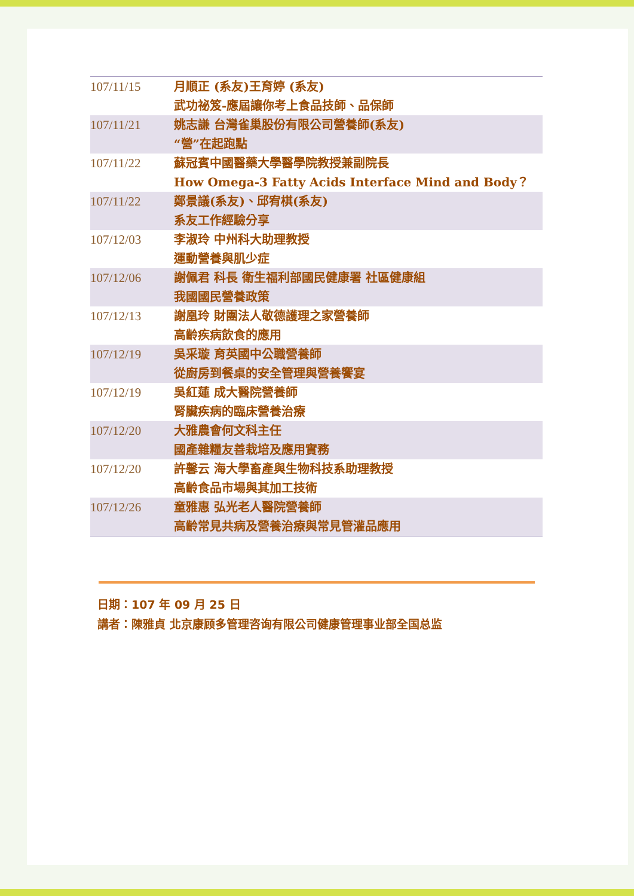| 107/11/15 | 月順正 (系友)王育婷 (系友) 武功祕笈-應屆讓你考上食品技師、品保師 |
| 107/11/21 | 姚志謙 台灣雀巢股份有限公司營養師(系友) “營”在起跑點 |
| 107/11/22 | 蘇冠賓中國醫藥大學醫學院教授兼副院長 How Omega-3 Fatty Acids Interface Mind and Body？ |
| 107/11/22 | 鄭景議(系友)、邱宥棋(系友) 系友工作經驗分享 |
| 107/12/03 | 李淑玲 中州科大助理教授 運動營養與肌少症 |
| 107/12/06 | 謝佩君 科長 衛生福利部國民健康署 社區健康組 我國國民營養政策 |
| 107/12/13 | 謝凰玲 財團法人敬德護理之家營養師 高齡疾病飲食的應用 |
| 107/12/19 | 吳采璇 育英國中公職營養師 從廚房到餐桌的安全管理與營養饗宴 |
| 107/12/19 | 吳紅蓮 成大醫院營養師 腎臟疾病的臨床營養治療 |
| 107/12/20 | 大雅農會何文科主任 國產雜糧友善栽培及應用實務 |
| 107/12/20 | 許馨云 海大學畜產與生物科技系助理教授 高齡食品市場與其加工技術 |
| 107/12/26 | 童雅惠 弘光老人醫院營養師 高齡常見共病及營養治療與常見管灌品應用 |
日期：107 年 09 月 25 日
講者：陳雅貞 北京康顾多管理咨询有限公司健康管理事业部全国总监